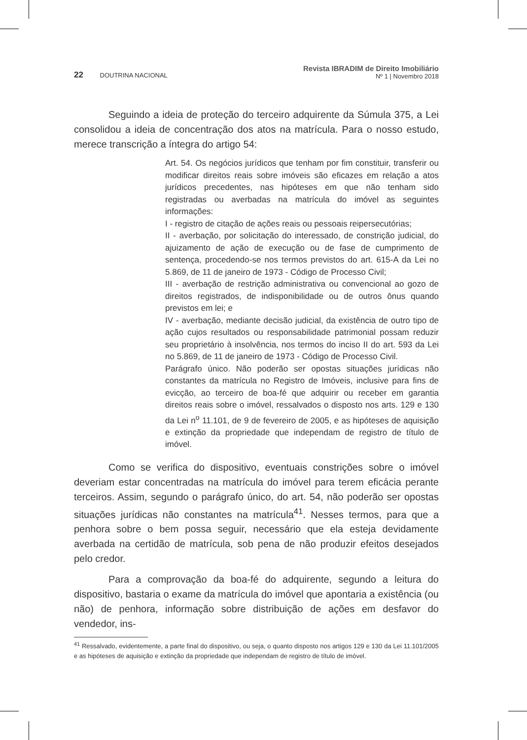22 DOUTRINA NACIONAL
Revista IBRADIM de Direito Imobiliário
Nº 1 | Novembro 2018
Seguindo a ideia de proteção do terceiro adquirente da Súmula 375, a Lei consolidou a ideia de concentração dos atos na matrícula. Para o nosso estudo, merece transcrição a íntegra do artigo 54:
Art. 54. Os negócios jurídicos que tenham por fim constituir, transferir ou modificar direitos reais sobre imóveis são eficazes em relação a atos jurídicos precedentes, nas hipóteses em que não tenham sido registradas ou averbadas na matrícula do imóvel as seguintes informações:
I - registro de citação de ações reais ou pessoais reipersecutórias;
II - averbação, por solicitação do interessado, de constrição judicial, do ajuizamento de ação de execução ou de fase de cumprimento de sentença, procedendo-se nos termos previstos do art. 615-A da Lei no 5.869, de 11 de janeiro de 1973 - Código de Processo Civil;
III - averbação de restrição administrativa ou convencional ao gozo de direitos registrados, de indisponibilidade ou de outros ônus quando previstos em lei; e
IV - averbação, mediante decisão judicial, da existência de outro tipo de ação cujos resultados ou responsabilidade patrimonial possam reduzir seu proprietário à insolvência, nos termos do inciso II do art. 593 da Lei no 5.869, de 11 de janeiro de 1973 - Código de Processo Civil.
Parágrafo único. Não poderão ser opostas situações jurídicas não constantes da matrícula no Registro de Imóveis, inclusive para fins de evicção, ao terceiro de boa-fé que adquirir ou receber em garantia direitos reais sobre o imóvel, ressalvados o disposto nos arts. 129 e 130 da Lei n<sup>o</sup> 11.101, de 9 de fevereiro de 2005, e as hipóteses de aquisição e extinção da propriedade que independam de registro de título de imóvel.
Como se verifica do dispositivo, eventuais constrições sobre o imóvel deveriam estar concentradas na matrícula do imóvel para terem eficácia perante terceiros. Assim, segundo o parágrafo único, do art. 54, não poderão ser opostas situações jurídicas não constantes na matrícula<sup>41</sup>. Nesses termos, para que a penhora sobre o bem possa seguir, necessário que ela esteja devidamente averbada na certidão de matrícula, sob pena de não produzir efeitos desejados pelo credor.
Para a comprovação da boa-fé do adquirente, segundo a leitura do dispositivo, bastaria o exame da matrícula do imóvel que apontaria a existência (ou não) de penhora, informação sobre distribuição de ações em desfavor do vendedor, ins-
<sup>41</sup> Ressalvado, evidentemente, a parte final do dispositivo, ou seja, o quanto disposto nos artigos 129 e 130 da Lei 11.101/2005 e as hipóteses de aquisição e extinção da propriedade que independam de registro de título de imóvel.